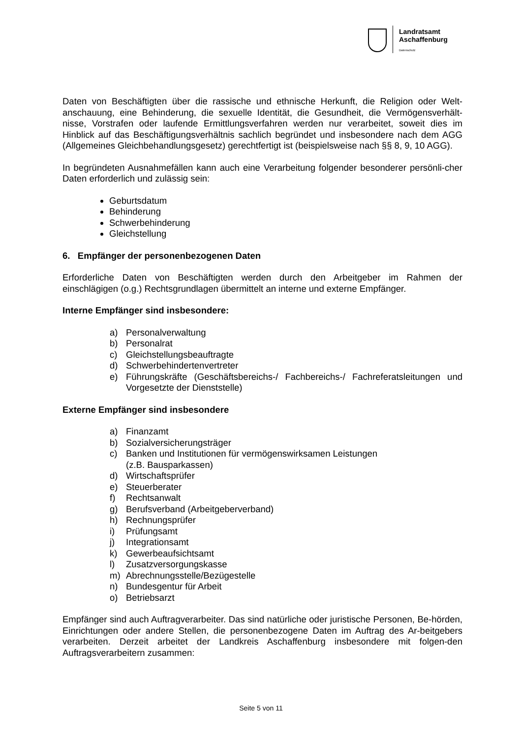Landratsamt
Aschaffenburg
Datenschutz
Daten von Beschäftigten über die rassische und ethnische Herkunft, die Religion oder Welt-anschauung, eine Behinderung, die sexuelle Identität, die Gesundheit, die Vermögensverhält-nisse, Vorstrafen oder laufende Ermittlungsverfahren werden nur verarbeitet, soweit dies im Hinblick auf das Beschäftigungsverhältnis sachlich begründet und insbesondere nach dem AGG (Allgemeines Gleichbehandlungsgesetz) gerechtfertigt ist (beispielsweise nach §§ 8, 9, 10 AGG).
In begründeten Ausnahmefällen kann auch eine Verarbeitung folgender besonderer persönli-cher Daten erforderlich und zulässig sein:
Geburtsdatum
Behinderung
Schwerbehinderung
Gleichstellung
6. Empfänger der personenbezogenen Daten
Erforderliche Daten von Beschäftigten werden durch den Arbeitgeber im Rahmen der einschlägigen (o.g.) Rechtsgrundlagen übermittelt an interne und externe Empfänger.
Interne Empfänger sind insbesondere:
a) Personalverwaltung
b) Personalrat
c) Gleichstellungsbeauftragte
d) Schwerbehindertenvertreter
e) Führungskräfte (Geschäftsbereichs-/ Fachbereichs-/ Fachreferatsleitungen und Vorgesetzte der Dienststelle)
Externe Empfänger sind insbesondere
a) Finanzamt
b) Sozialversicherungsträger
c) Banken und Institutionen für vermögenswirksamen Leistungen
(z.B. Bausparkassen)
d) Wirtschaftsprüfer
e) Steuerberater
f) Rechtsanwalt
g) Berufsverband (Arbeitgeberverband)
h) Rechnungsprüfer
i) Prüfungsamt
j) Integrationsamt
k) Gewerbeaufsichtsamt
l) Zusatzversorgungskasse
m) Abrechnungsstelle/Bezügestelle
n) Bundesgentur für Arbeit
o) Betriebsarzt
Empfänger sind auch Auftragverarbeiter. Das sind natürliche oder juristische Personen, Be-hörden, Einrichtungen oder andere Stellen, die personenbezogene Daten im Auftrag des Ar-beitgebers verarbeiten. Derzeit arbeitet der Landkreis Aschaffenburg insbesondere mit folgen-den Auftragsverarbeitern zusammen:
Seite 5 von 11